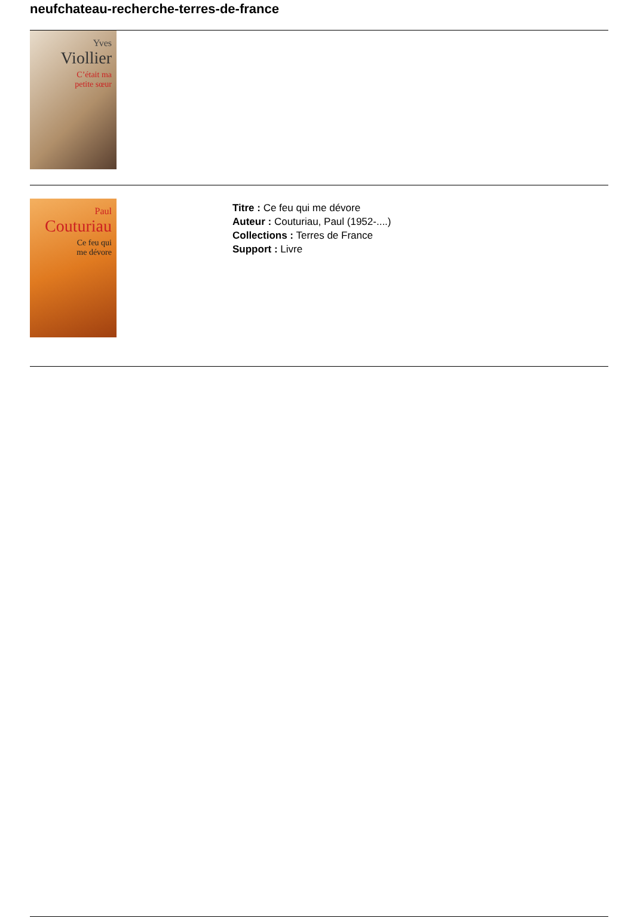neufchateau-recherche-terres-de-france
Yves
Viollier
C’était ma
petite sœur
Paul
Couturiau
Ce feu qui
me dévore
Titre : Ce feu qui me dévore
Auteur : Couturiau, Paul (1952-....)
Collections : Terres de France
Support : Livre